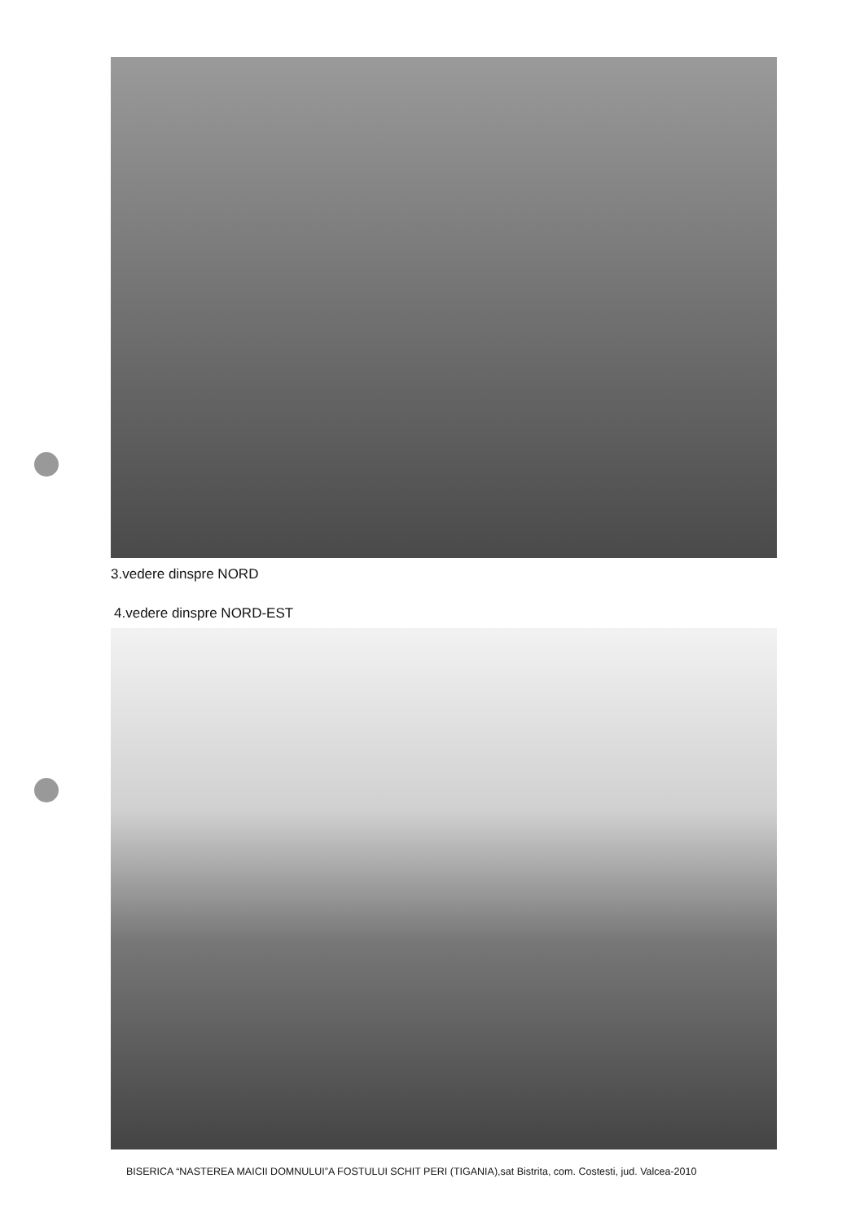3.vedere dinspre NORD
4.vedere dinspre NORD-EST
BISERICA “NASTEREA MAICII DOMNULUI”A FOSTULUI SCHIT PERI (TIGANIA),sat Bistrita, com. Costesti, jud. Valcea-2010